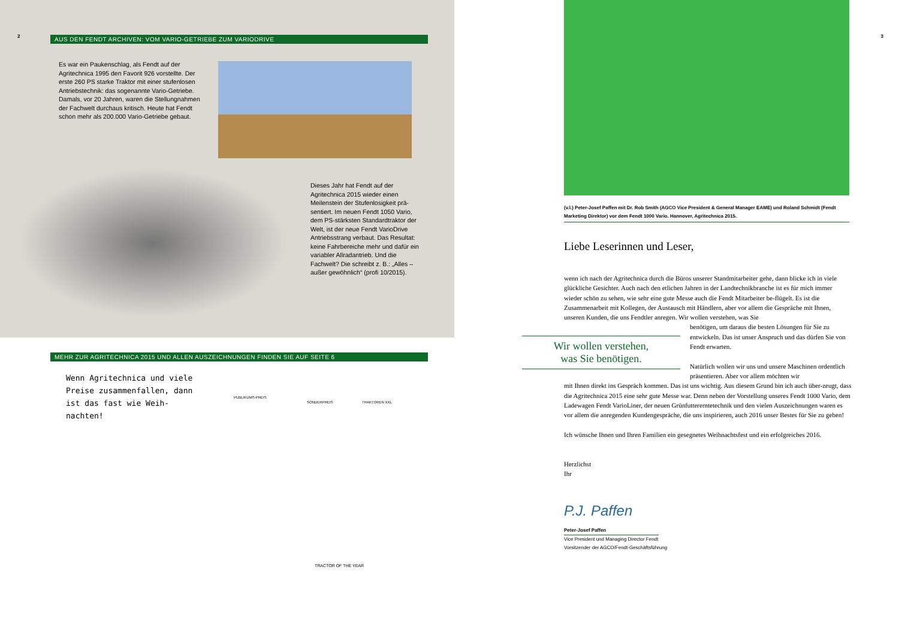2 AUS DEN FENDT ARCHIVEN: VOM VARIO-GETRIEBE ZUM VARIODRIVE
Es war ein Paukenschlag, als Fendt auf der Agritechnica 1995 den Favorit 926 vorstellte. Der erste 260 PS starke Traktor mit einer stufenlosen Antriebstechnik: das sogenannte Vario-Getriebe. Damals, vor 20 Jahren, waren die Stellungnahmen der Fachwelt durchaus kritisch. Heute hat Fendt schon mehr als 200.000 Vario-Getriebe gebaut.
Dieses Jahr hat Fendt auf der Agritechnica 2015 wieder einen Meilenstein der Stufenlosigkeit prä-sentiert. Im neuen Fendt 1050 Vario, dem PS-stärksten Standardtraktor der Welt, ist der neue Fendt VarioDrive Antriebsstrang verbaut. Das Resultat: keine Fahrbereiche mehr und dafür ein variabler Allradantrieb. Und die Fachwelt? Die schreibt z. B.: „Alles – außer gewöhnlich“ (profi 10/2015).
MEHR ZUR AGRITECHNICA 2015 UND ALLEN AUSZEICHNUNGEN FINDEN SIE AUF SEITE 6
Wenn Agritechnica und viele Preise zusammenfallen, dann ist das fast wie Weih-nachten!
PUBLIKUMS-PREIS
SONDERPREIS TRAKTOREN XXL
TRACTOR OF THE YEAR
3
(v.l.) Peter-Josef Paffen mit Dr. Rob Smith (AGCO Vice President & General Manager EAME) und Roland Schmidt (Fendt Marketing Direktor) vor dem Fendt 1000 Vario. Hannover, Agritechnica 2015.
Liebe Leserinnen und Leser,
wenn ich nach der Agritechnica durch die Büros unserer Standmitarbeiter gehe, dann blicke ich in viele glückliche Gesichter. Auch nach den etlichen Jahren in der Landtechnikbranche ist es für mich immer wieder schön zu sehen, wie sehr eine gute Messe auch die Fendt Mitarbeiter be-flügelt. Es ist die Zusammenarbeit mit Kollegen, der Austausch mit Händlern, aber vor allem die Gespräche mit Ihnen, unseren Kunden, die uns Fendtler anregen. Wir wollen verstehen, was Sie
benötigen, um daraus die besten Lösungen für Sie zu entwickeln. Das ist unser Anspruch und das dürfen Sie von Fendt erwarten.
Natürlich wollen wir uns und unsere Maschinen ordentlich präsentieren. Aber vor allem möchten wir
mit Ihnen direkt ins Gespräch kommen. Das ist uns wichtig. Aus diesem Grund bin ich auch über-zeugt, dass die Agritechnica 2015 eine sehr gute Messe war. Denn neben der Vorstellung unseres Fendt 1000 Vario, dem Ladewagen Fendt VarioLiner, der neuen Grünfuttererntetechnik und den vielen Auszeichnungen waren es vor allem die anregenden Kundengespräche, die uns inspirieren, auch 2016 unser Bestes für Sie zu geben!
Ich wünsche Ihnen und Ihren Familien ein gesegnetes Weihnachtsfest und ein erfolgreiches 2016.
Herzlichst
Ihr
Wir wollen verstehen,
was Sie benötigen.
P.J. Paffen
Peter-Josef Paffen
Vice President und Managing Director Fendt
Vorsitzender der AGCO/Fendt-Geschäftsführung